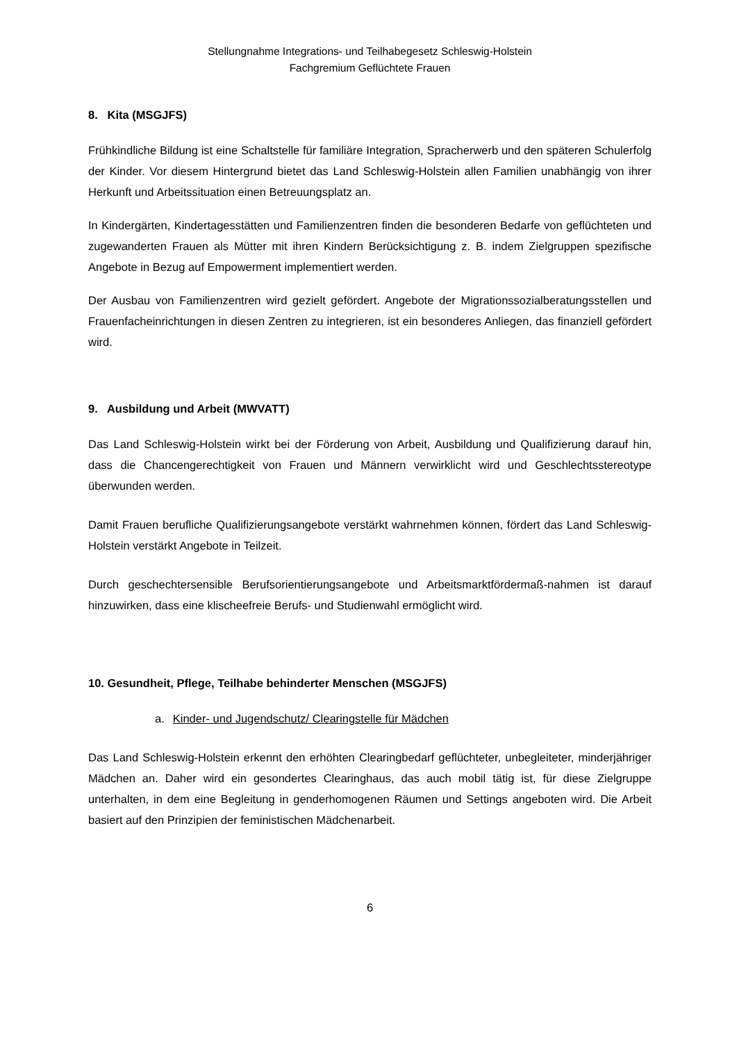Stellungnahme Integrations- und Teilhabegesetz Schleswig-Holstein
Fachgremium Geflüchtete Frauen
8. Kita (MSGJFS)
Frühkindliche Bildung ist eine Schaltstelle für familiäre Integration, Spracherwerb und den späteren Schulerfolg der Kinder. Vor diesem Hintergrund bietet das Land Schleswig-Holstein allen Familien unabhängig von ihrer Herkunft und Arbeitssituation einen Betreuungsplatz an.
In Kindergärten, Kindertagesstätten und Familienzentren finden die besonderen Bedarfe von geflüchteten und zugewanderten Frauen als Mütter mit ihren Kindern Berücksichtigung z. B. indem Zielgruppen spezifische Angebote in Bezug auf Empowerment implementiert werden.
Der Ausbau von Familienzentren wird gezielt gefördert. Angebote der Migrationssozialberatungsstellen und Frauenfacheinrichtungen in diesen Zentren zu integrieren, ist ein besonderes Anliegen, das finanziell gefördert wird.
9. Ausbildung und Arbeit (MWVATT)
Das Land Schleswig-Holstein wirkt bei der Förderung von Arbeit, Ausbildung und Qualifizierung darauf hin, dass die Chancengerechtigkeit von Frauen und Männern verwirklicht wird und Geschlechtsstereotype überwunden werden.
Damit Frauen berufliche Qualifizierungsangebote verstärkt wahrnehmen können, fördert das Land Schleswig-Holstein verstärkt Angebote in Teilzeit.
Durch geschechtersensible Berufsorientierungsangebote und Arbeitsmarktfördermaß-nahmen ist darauf hinzuwirken, dass eine klischeefreie Berufs- und Studienwahl ermöglicht wird.
10. Gesundheit, Pflege, Teilhabe behinderter Menschen (MSGJFS)
a. Kinder- und Jugendschutz/ Clearingstelle für Mädchen
Das Land Schleswig-Holstein erkennt den erhöhten Clearingbedarf geflüchteter, unbegleiteter, minderjähriger Mädchen an. Daher wird ein gesondertes Clearinghaus, das auch mobil tätig ist, für diese Zielgruppe unterhalten, in dem eine Begleitung in genderhomogenen Räumen und Settings angeboten wird. Die Arbeit basiert auf den Prinzipien der feministischen Mädchenarbeit.
6